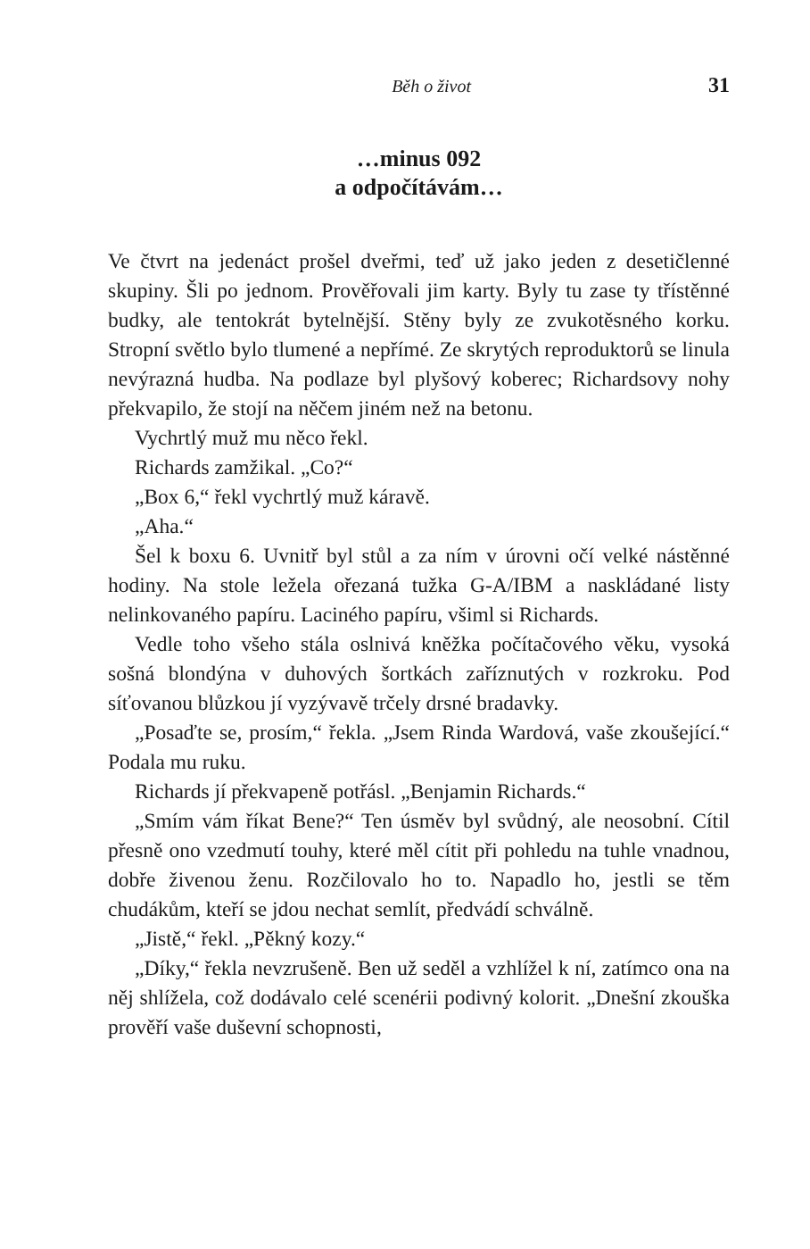Běh o život 31
…minus 092
a odpočítávám…
Ve čtvrt na jedenáct prošel dveřmi, teď už jako jeden z desetičlenné skupiny. Šli po jednom. Prověřovali jim karty. Byly tu zase ty třístěnné budky, ale tentokrát bytelnější. Stěny byly ze zvukotěsného korku. Stropní světlo bylo tlumené a nepřímé. Ze skrytých reproduktorů se linula nevýrazná hudba. Na podlaze byl plyšový koberec; Richardsovy nohy překvapilo, že stojí na něčem jiném než na betonu.
Vychrtlý muž mu něco řekl.
Richards zamžikal. „Co?“
„Box 6,“ řekl vychrtlý muž káravě.
„Aha.“
Šel k boxu 6. Uvnitř byl stůl a za ním v úrovni očí velké nástěnné hodiny. Na stole ležela ořezaná tužka G-A/IBM a naskládané listy nelinkovaného papíru. Laciného papíru, všiml si Richards.
Vedle toho všeho stála oslnivá kněžka počítačového věku, vysoká sošná blondýna v duhových šortkách zaříznutých v rozkroku. Pod síťovanou blůzkou jí vyzývavě trčely drsné bradavky.
„Posaďte se, prosím,“ řekla. „Jsem Rinda Wardová, vaše zkoušející.“ Podala mu ruku.
Richards jí překvapeně potřásl. „Benjamin Richards.“
„Smím vám říkat Bene?“ Ten úsměv byl svůdný, ale neosobní. Cítil přesně ono vzedmutí touhy, které měl cítit při pohledu na tuhle vnadnou, dobře živenou ženu. Rozčilovalo ho to. Napadlo ho, jestli se těm chudákům, kteří se jdou nechat semlít, předvádí schválně.
„Jistě,“ řekl. „Pěkný kozy.“
„Díky,“ řekla nevzrušeně. Ben už seděl a vzhlížel k ní, zatímco ona na něj shlížela, což dodávalo celé scenérii podivný kolorit. „Dnešní zkouška prověří vaše duševní schopnosti,